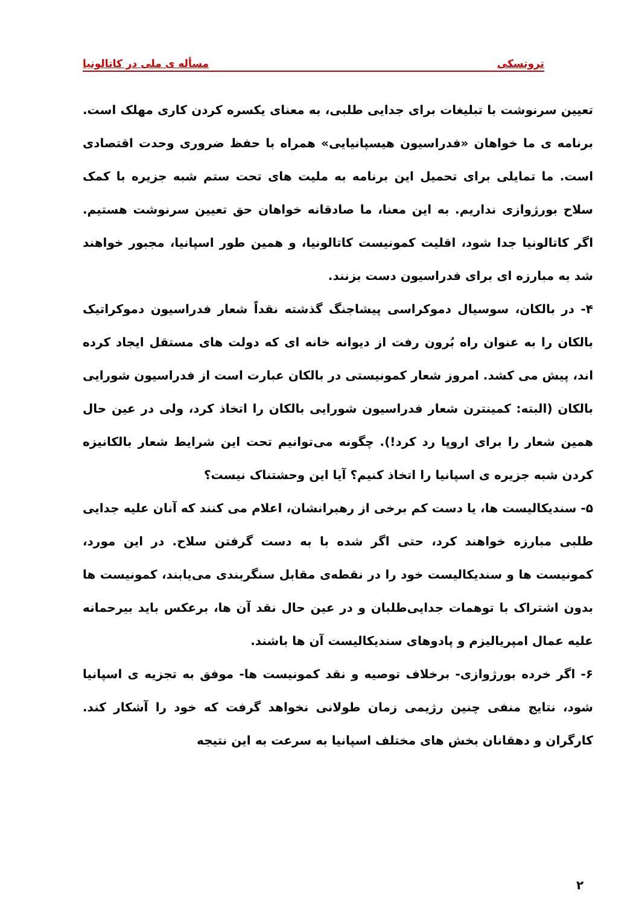تروتسکی مسأله ی ملی در کاتالونیا
تعیین سرنوشت با تبلیغات برای جدایی طلبی، به معنای یکسره کردن کاری مهلک است. برنامه ی ما خواهان «فدراسیون هیسپانیایی» همراه با حفظ ضروری وحدت اقتصادی است. ما تمایلی برای تحمیل این برنامه به ملیت های تحت ستم شبه جزیره با کمک سلاح بورژوازی نداریم. به این معنا، ما صادقانه خواهان حق تعیین سرنوشت هستیم. اگر کاتالونیا جدا شود، اقلیت کمونیست کاتالونیا، و همین طور اسپانیا، مجبور خواهند شد به مبارزه ای برای فدراسیون دست بزنند.
۴- در بالکان، سوسیال دموکراسی پیشاجنگ گذشته نقداً شعار فدراسیون دموکراتیک بالکان را به عنوان راه بُرون رفت از دیوانه خانه ای که دولت های مستقل ایجاد کرده اند، پیش می کشد. امروز شعار کمونیستی در بالکان عبارت است از فدراسیون شورایی بالکان (البته: کمینترن شعار فدراسیون شورایی بالکان را اتخاذ کرد، ولی در عین حال همین شعار را برای اروپا رد کرد!). چگونه می‌توانیم تحت این شرایط شعار بالکانیزه کردن شبه جزیره ی اسپانیا را اتخاذ کنیم؟ آیا این وحشتناک نیست؟
۵- سندیکالیست ها، یا دست کم برخی از رهبرانشان، اعلام می کنند که آنان علیه جدایی طلبی مبارزه خواهند کرد، حتی اگر شده با به دست گرفتن سلاح. در این مورد، کمونیست ها و سندیکالیست خود را در نقطه‌ی مقابل سنگربندی می‌یابند، کمونیست ها بدون اشتراک با توهمات جدایی‌طلبان و در عین حال نقد آن ها، برعکس باید بیرحمانه علیه عمال امپریالیزم و پادوهای سندیکالیست آن ها باشند.
۶- اگر خرده بورژوازی- برخلاف توصیه و نقد کمونیست ها- موفق به تجزیه ی اسپانیا شود، نتایج منفی چنین رژیمی زمان طولانی نخواهد گرفت که خود را آشکار کند. کارگران و دهقانان بخش های مختلف اسپانیا به سرعت به این نتیجه
۲